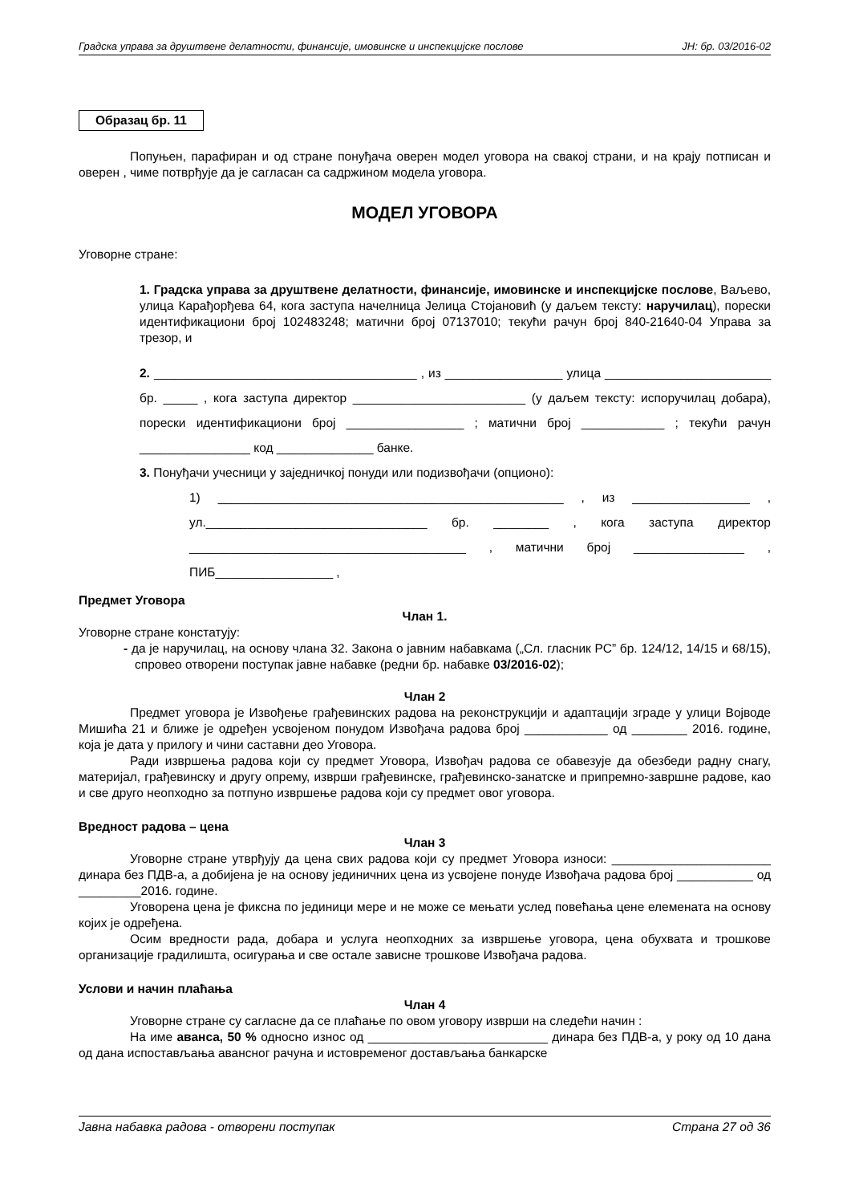Градска управа за друштвене делатности, финансије, имовинске и инспекцијске послове ЈН: бр. 03/2016-02
Образац бр. 11
Попуњен, парафиран и од стране понуђача оверен модел уговора на свакој страни, и на крају потписан и оверен , чиме потврђује да је сагласан са садржином модела уговора.
МОДЕЛ УГОВОРА
Уговорне стране:
1. Градска управа за друштвене делатности, финансије, имовинске и инспекцијске послове, Ваљево, улица Карађорђева 64, кога заступа начелница Јелица Стојановић (у даљем тексту: наручилац), порески идентификациони број 102483248; матични број 07137010; текући рачун број 840-21640-04 Управа за трезор, и
2. ______________________________________ , из _________________ улица ________________________ бр. _____ , кога заступа директор _________________________ (у даљем тексту: испоручилац добара), порески идентификациони број _________________ ; матични број ____________ ; текући рачун ________________ код ______________ банке.
3. Понуђачи учесници у заједничкој понуди или подизвођачи (опционо):
1) __________________________________________________ , из _________________ , ул.________________________________ бр. ________ , кога заступа директор ________________________________________ , матични број ________________ , ПИБ_________________ ,
Предмет Уговора
Члан 1.
Уговорне стране констатују:
- да је наручилац, на основу члана 32. Закона о јавним набавкама („Сл. гласник РС” бр. 124/12, 14/15 и 68/15), спровео отворени поступак јавне набавке (редни бр. набавке 03/2016-02);
Члан 2
Предмет уговора је Извођење грађевинских радова на реконструкцији и адаптацији зграде у улици Војводе Мишића 21 и ближе је одређен усвојеном понудом Извођача радова број ____________ од ________ 2016. године, која је дата у прилогу и чини саставни део Уговора.
Ради извршења радова који су предмет Уговора, Извођач радова се обавезује да обезбеди радну снагу, материјал, грађевинску и другу опрему, изврши грађевинске, грађевинско-занатске и припремно-завршне радове, као и све друго неопходно за потпуно извршење радова који су предмет овог уговора.
Вредност радова – цена
Члан 3
Уговорне стране утврђују да цена свих радова који су предмет Уговора износи: _______________________ динара без ПДВ-а, а добијена је на основу јединичних цена из усвојене понуде Извођача радова број ___________ од _________2016. године.
Уговорена цена је фиксна по јединици мере и не може се мењати услед повећања цене елемената на основу којих је одређена.
Осим вредности рада, добара и услуга неопходних за извршење уговора, цена обухвата и трошкове организације градилишта, осигурања и све остале зависне трошкове Извођача радова.
Услови и начин плаћања
Члан 4
Уговорне стране су сагласне да се плаћање по овом уговору изврши на следећи начин :
На име аванса, 50 % односно износ од __________________________ динара без ПДВ-а, у року од 10 дана од дана испостављања авансног рачуна и истовременог достављања банкарске
Јавна набавка радова - отворени поступак Страна 27 од 36